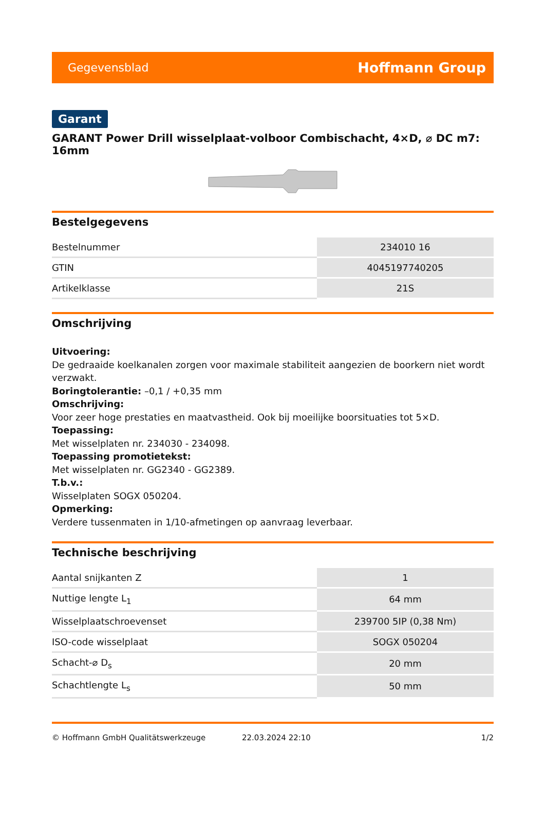Gegevensblad Hoffmann Group
Garant
GARANT Power Drill wisselplaat-volboor Combischacht, 4×D, ⌀ DC m7: 16mm
Bestelgegevens
| Bestelnummer | 234010 16 |
| GTIN | 4045197740205 |
| Artikelklasse | 21S |
Omschrijving
Uitvoering:
De gedraaide koelkanalen zorgen voor maximale stabiliteit aangezien de boorkern niet wordt verzwakt.
Boringtolerantie: –0,1 / +0,35 mm
Omschrijving:
Voor zeer hoge prestaties en maatvastheid. Ook bij moeilijke boorsituaties tot 5×D.
Toepassing:
Met wisselplaten nr. 234030 - 234098.
Toepassing promotietekst:
Met wisselplaten nr. GG2340 - GG2389.
T.b.v.:
Wisselplaten SOGX 050204.
Opmerking:
Verdere tussenmaten in 1/10-afmetingen op aanvraag leverbaar.
Technische beschrijving
| Aantal snijkanten Z | 1 |
| Nuttige lengte L<sub>1</sub> | 64 mm |
| Wisselplaatschroevenset | 239700 5IP (0,38 Nm) |
| ISO-code wisselplaat | SOGX 050204 |
| Schacht-⌀ D<sub>s</sub> | 20 mm |
| Schachtlengte L<sub>s</sub> | 50 mm |
© Hoffmann GmbH Qualitätswerkzeuge 22.03.2024 22:10 1/2